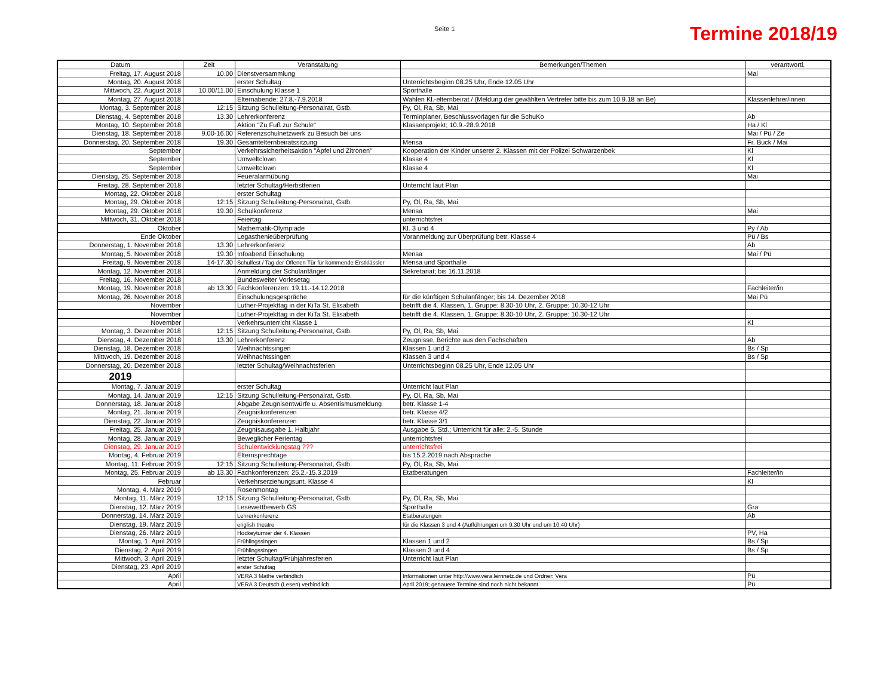Seite 1 Termine 2018/19
| Datum | Zeit | Veranstaltung | Bemerkungen/Themen | verantwortl. |
| --- | --- | --- | --- | --- |
| Freitag, 17. August 2018 | 10.00 | Dienstversammlung | | Mai |
| Montag, 20. August 2018 | | erster Schultag | Unterrichtsbeginn 08.25 Uhr, Ende 12.05 Uhr | |
| Mittwoch, 22. August 2018 | 10.00/11.00 | Einschulung Klasse 1 | Sporthalle | |
| Montag, 27. August 2018 | | Elternabende: 27.8.-7.9.2018 | Wahlen Kl.-elternbeirat / (Meldung der gewählten Vertreter bitte bis zum 10.9.18 an Be) | Klassenlehrer/innen |
| Montag, 3. September 2018 | 12:15 | Sitzung Schulleitung-Personalrat, Gstb. | Py, Ol, Ra, Sb, Mai | |
| Dienstag, 4. September 2018 | 13.30 | Lehrerkonferenz | Terminplaner, Beschlussvorlagen für die SchuKo | Ab |
| Montag, 10. September 2018 | | Aktion "Zu Fuß zur Schule" | Klassenprojekt; 10.9.-28.9.2018 | Ha / Kl |
| Dienstag, 18. September 2018 | 9.00-16.00 | Referenzschulnetzwerk zu Besuch bei uns | | Mai / Pü / Ze |
| Donnerstag, 20. September 2018 | 19.30 | Gesamtelternbeiratssitzung | Mensa | Fr. Buck / Mai |
| September | | Verkehrssicherheitsaktion "Äpfel und Zitronen" | Kooperation der Kinder unserer 2. Klassen mit der Polizei Schwarzenbek | Kl |
| September | | Umweltclown | Klasse 4 | Kl |
| September | | Umweltclown | Klasse 4 | Kl |
| Dienstag, 25. September 2018 | | Feueralarmübung | | Mai |
| Freitag, 28. September 2018 | | letzter Schultag/Herbstferien | Unterricht laut Plan | |
| Montag, 22. Oktober 2018 | | erster Schultag | | |
| Montag, 29. Oktober 2018 | 12:15 | Sitzung Schulleitung-Personalrat, Gstb. | Py, Ol, Ra, Sb, Mai | |
| Montag, 29. Oktober 2018 | 19.30 | Schulkonferenz | Mensa | Mai |
| Mittwoch, 31. Oktober 2018 | | Feiertag | unterrichtsfrei | |
| Oktober | | Mathematik-Olympiade | Kl. 3 und 4 | Py / Ab |
| Ende Oktober | | Legasthenieüberprüfung | Voranmeldung zur Überprüfung betr. Klasse 4 | Pü / Bs |
| Donnerstag, 1. November 2018 | 13.30 | Lehrerkonferenz | | Ab |
| Montag, 5. November 2018 | 19.30 | Infoabend Einschulung | Mensa | Mai / Pü |
| Freitag, 9. November 2018 | 14-17.30 | Schulfest / Tag der Offenen Tür für kommende Erstklässler | Mensa und Sporthalle | |
| Montag, 12. November 2018 | | Anmeldung der Schulanfänger | Sekretariat; bis 16.11.2018 | |
| Freitag, 16. November 2018 | | Bundesweiter Vorlesetag | | |
| Montag, 19. November 2018 | ab 13.30 | Fachkonferenzen: 19.11.-14.12.2018 | | Fachleiter/in |
| Montag, 26. November 2018 | | Einschulungsgespräche | für die künftigen Schulanfänger; bis 14. Dezember 2018 | Mai Pü |
| November | | Luther-Projekttag in der KiTa St. Elisabeth | betrifft die 4. Klassen, 1. Gruppe: 8.30-10 Uhr, 2. Gruppe: 10.30-12 Uhr | |
| November | | Luther-Projekttag in der KiTa St. Elisabeth | betrifft die 4. Klassen, 1. Gruppe: 8.30-10 Uhr, 2. Gruppe: 10.30-12 Uhr | |
| November | | Verkehrsunterricht Klasse 1 | | Kl |
| Montag, 3. Dezember 2018 | 12:15 | Sitzung Schulleitung-Personalrat, Gstb. | Py, Ol, Ra, Sb, Mai | |
| Dienstag, 4. Dezember 2018 | 13.30 | Lehrerkonferenz | Zeugnisse, Berichte aus den Fachschaften | Ab |
| Dienstag, 18. Dezember 2018 | | Weihnachtssingen | Klassen 1 und 2 | Bs / Sp |
| Mittwoch, 19. Dezember 2018 | | Weihnachtssingen | Klassen 3 und 4 | Bs / Sp |
| Donnerstag, 20. Dezember 2018 | | letzter Schultag/Weihnachtsferien | Unterrichtsbeginn 08.25 Uhr, Ende 12.05 Uhr | |
| 2019 | | | | |
| Montag, 7. Januar 2019 | | erster Schultag | Unterricht laut Plan | |
| Montag, 14. Januar 2019 | 12:15 | Sitzung Schulleitung-Personalrat, Gstb. | Py, Ol, Ra, Sb, Mai | |
| Donnerstag, 18. Januar 2018 | | Abgabe Zeugnisentwürfe u. Absentismusmeldung | betr. Klasse 1-4 | |
| Montag, 21. Januar 2019 | | Zeugniskonferenzen | betr. Klasse 4/2 | |
| Dienstag, 22. Januar 2019 | | Zeugniskonferenzen | betr. Klasse 3/1 | |
| Freitag, 25. Januar 2019 | | Zeugnisausgabe 1. Halbjahr | Ausgabe 5. Std.; Unterricht für alle: 2.-5. Stunde | |
| Montag, 28. Januar 2019 | | Beweglicher Ferientag | unterrichtsfrei | |
| Dienstag, 29. Januar 2019 | | Schulentwicklungstag ??? | unterrichtsfrei | |
| Montag, 4. Februar 2019 | | Elternsprechtage | bis 15.2.2019 nach Absprache | |
| Montag, 11. Februar 2019 | 12:15 | Sitzung Schulleitung-Personalrat, Gstb. | Py, Ol, Ra, Sb, Mai | |
| Montag, 25. Februar 2019 | ab 13.30 | Fachkonferenzen: 25.2.-15.3.2019 | Etatberatungen | Fachleiter/in |
| Februar | | Verkehrserziehungsunt. Klasse 4 | | Kl |
| Montag, 4. März 2019 | | Rosenmontag | | |
| Montag, 11. März 2019 | 12:15 | Sitzung Schulleitung-Personalrat, Gstb. | Py, Ol, Ra, Sb, Mai | |
| Dienstag, 12. März 2019 | | Lesewettbewerb GS | Sporthalle | Gra |
| Donnerstag, 14. März 2019 | | Lehrerkonferenz | Etatberatungen | Ab |
| Dienstag, 19. März 2019 | | english theatre | für die Klassen 3 und 4 (Aufführungen um 9.30 Uhr und um 10.40 Uhr) | |
| Dienstag, 26. März 2019 | | Hockeyturnier der 4. Klassen | | PV, Ha |
| Montag, 1. April 2019 | | Frühlingssingen | Klassen 1 und 2 | Bs / Sp |
| Dienstag, 2. April 2019 | | Frühlingssingen | Klassen 3 und 4 | Bs / Sp |
| Mittwoch, 3. April 2019 | | letzter Schultag/Frühjahresferien | Unterricht laut Plan | |
| Dienstag, 23. April 2019 | | erster Schultag | | |
| April | | VERA 3 Mathe verbindlich | Informationen unter http://www.vera.lernnetz.de und Ordner: Vera | Pü |
| April | | VERA 3 Deutsch (Lesen) verbindlich | April 2019; genauere Termine sind noch nicht bekannt | Pü |